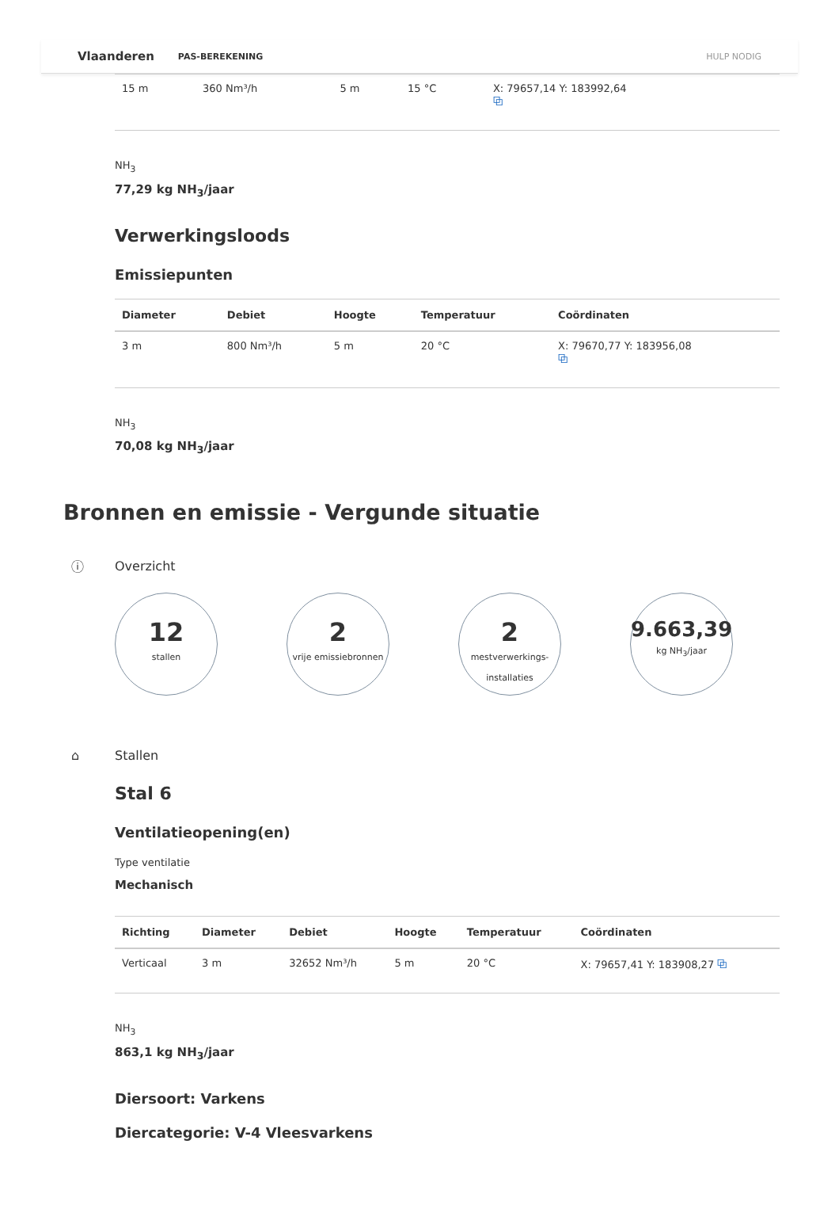Vlaanderen PAS-BEREKENING HULP NODIG
| 15 m | 360 Nm³/h | 5 m | 15 °C | X: 79657,14 Y: 183992,64 ⧉ |
NH<sub>3</sub>
77,29 kg NH<sub>3</sub>/jaar
Verwerkingsloods
Emissiepunten
| Diameter | Debiet | Hoogte | Temperatuur | Coördinaten |
| --- | --- | --- | --- | --- |
| 3 m | 800 Nm³/h | 5 m | 20 °C | X: 79670,77 Y: 183956,08 ⧉ |
NH<sub>3</sub>
70,08 kg NH<sub>3</sub>/jaar
Bronnen en emissie - Vergunde situatie
ⓘ Overzicht
12
stallen
2
vrije emissiebronnen
2
mestverwerkings-
installaties
9.663,39
kg NH<sub>3</sub>/jaar
⌂ Stallen
Stal 6
Ventilatieopening(en)
Type ventilatie
Mechanisch
| Richting | Diameter | Debiet | Hoogte | Temperatuur | Coördinaten |
| --- | --- | --- | --- | --- | --- |
| Verticaal | 3 m | 32652 Nm³/h | 5 m | 20 °C | X: 79657,41 Y: 183908,27 ⧉ |
NH<sub>3</sub>
863,1 kg NH<sub>3</sub>/jaar
Diersoort: Varkens
Diercategorie: V-4 Vleesvarkens